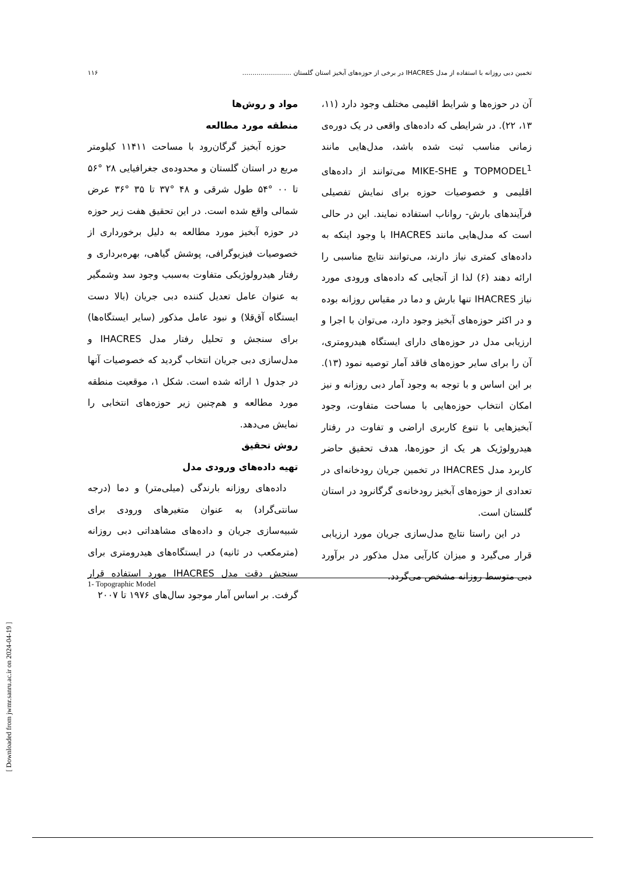تخمین دبی روزانه با استفاده از مدل IHACRES در برخی از حوزه‌های آبخیز استان گلستان ........................ ۱۱۶
آن در حوزه‌ها و شرایط اقلیمی مختلف وجود دارد (۱۱، ۱۳، ۲۲). در شرایطی که داده‌های واقعی در یک دوره‌ی زمانی مناسب ثبت شده باشد، مدل‌هایی مانند TOPMODEL<sup>1</sup> و MIKE-SHE می‌توانند از داده‌های اقلیمی و خصوصیات حوزه برای نمایش تفصیلی فرآیندهای بارش- رواناب استفاده نمایند. این در حالی است که مدل‌هایی مانند IHACRES با وجود اینکه به داده‌های کمتری نیاز دارند، می‌توانند نتایج مناسبی را ارائه دهند (۶) لذا از آنجایی که داده‌های ورودی مورد نیاز IHACRES تنها بارش و دما در مقیاس روزانه بوده و در اکثر حوزه‌های آبخیز وجود دارد، می‌توان با اجرا و ارزیابی مدل در حوزه‌های دارای ایستگاه هیدرومتری، آن را برای سایر حوزه‌های فاقد آمار توصیه نمود (۱۳). بر این اساس و با توجه به وجود آمار دبی روزانه و نیز امکان انتخاب حوزه‌هایی با مساحت متفاوت، وجود آبخیزهایی با تنوع کاربری اراضی و تفاوت در رفتار هیدرولوژیک هر یک از حوزه‌ها، هدف تحقیق حاضر کاربرد مدل IHACRES در تخمین جریان رودخانه‌ای در تعدادی از حوزه‌های آبخیز رودخانه‌ی گرگانرود در استان گلستان است.
در این راستا نتایج مدل‌سازی جریان مورد ارزیابی قرار می‌گیرد و میزان کارآیی مدل مذکور در برآورد دبی متوسط روزانه مشخص می‌گردد.
مواد و روش‌ها
منطقه مورد مطالعه
حوزه آبخیز گرگان‌رود با مساحت ۱۱۴۱۱ کیلومتر مربع در استان گلستان و محدوده‌ی جغرافیایی ۲۸ °۵۶ تا ۰۰ °۵۴ طول شرقی و ۴۸ °۳۷ تا ۳۵ °۳۶ عرض شمالی واقع شده است. در این تحقیق هفت زیر حوزه در حوزه آبخیز مورد مطالعه به دلیل برخورداری از خصوصیات فیزیوگرافی، پوشش گیاهی، بهره‌برداری و رفتار هیدرولوژیکی متفاوت به‌سبب وجود سد وشمگیر به عنوان عامل تعدیل کننده دبی جریان (بالا دست ایستگاه آق‌قلا) و نبود عامل مذکور (سایر ایستگاه‌ها) برای سنجش و تحلیل رفتار مدل IHACRES و مدل‌سازی دبی جریان انتخاب گردید که خصوصیات آنها در جدول ۱ ارائه شده است. شکل ۱، موقعیت منطقه مورد مطالعه و هم‌چنین زیر حوزه‌های انتخابی را نمایش می‌دهد.
روش تحقیق
تهیه داده‌های ورودی مدل
داده‌های روزانه بارندگی (میلی‌متر) و دما (درجه سانتی‌گراد) به عنوان متغیرهای ورودی برای شبیه‌سازی جریان و داده‌های مشاهداتی دبی روزانه (مترمکعب در ثانیه) در ایستگاه‌های هیدرومتری برای سنجش دقت مدل IHACRES مورد استفاده قرار گرفت. بر اساس آمار موجود سال‌های ۱۹۷۶ تا ۲۰۰۷
1- Topographic Model
[ Downloaded from jwmr.sanru.ac.ir on 2024-04-19 ]